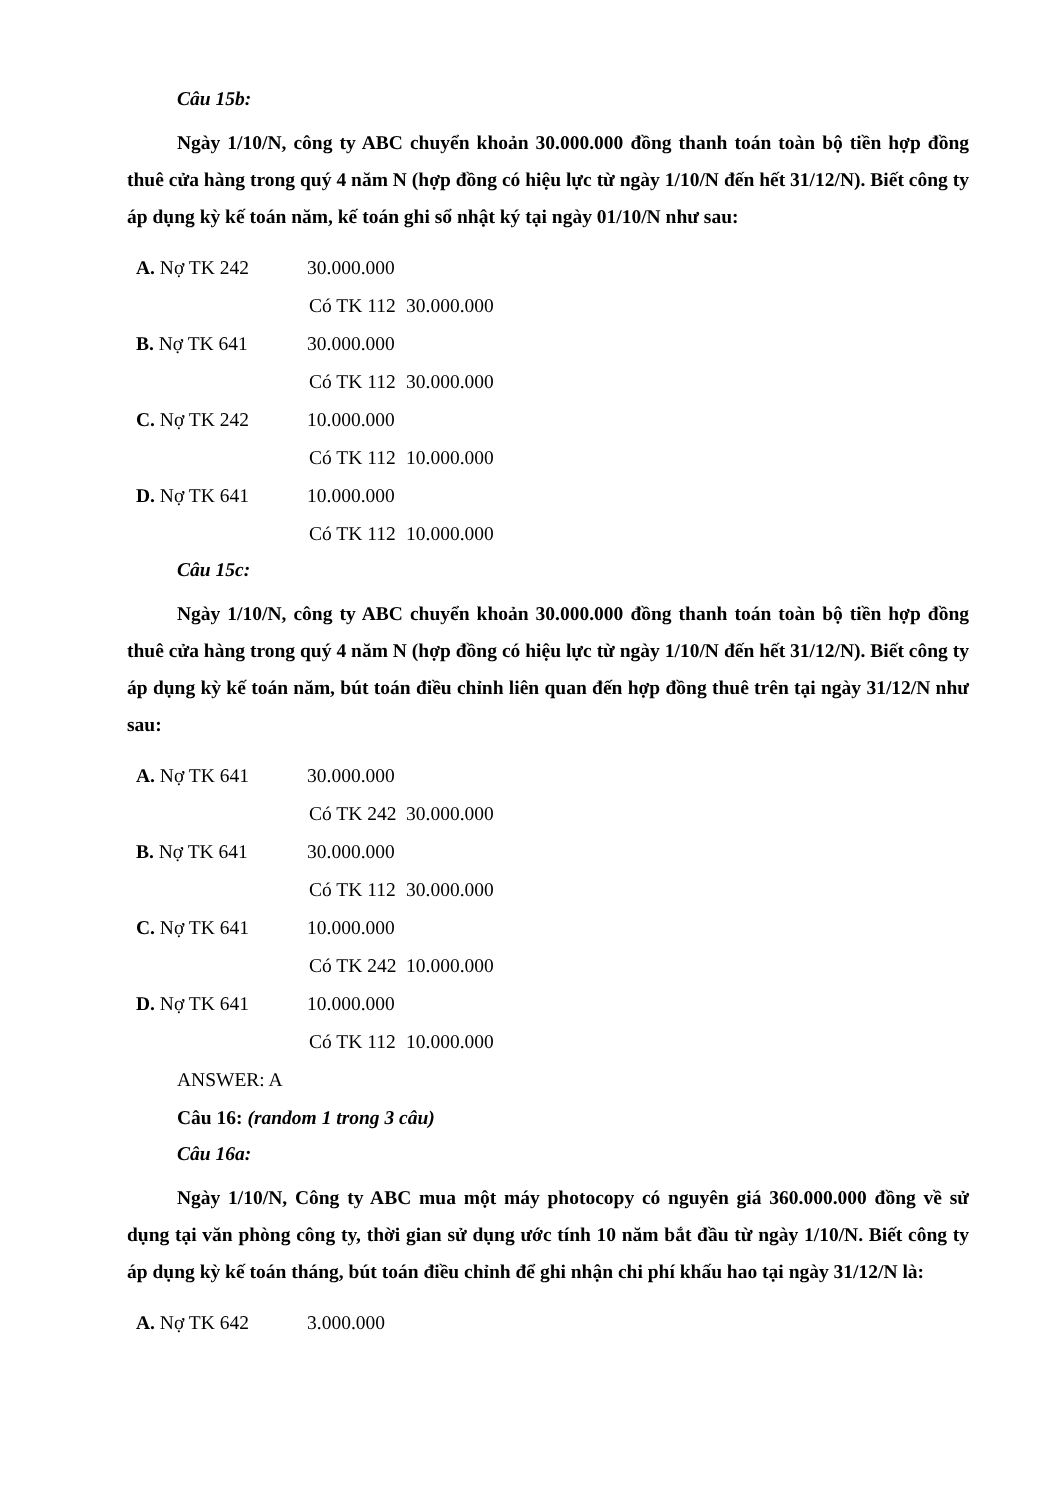Câu 15b:
Ngày 1/10/N, công ty ABC chuyển khoản 30.000.000 đồng thanh toán toàn bộ tiền hợp đồng thuê cửa hàng trong quý 4 năm N (hợp đồng có hiệu lực từ ngày 1/10/N đến hết 31/12/N). Biết công ty áp dụng kỳ kế toán năm, kế toán ghi sổ nhật ký tại ngày 01/10/N như sau:
A. Nợ TK 242 30.000.000
Có TK 112 30.000.000
B. Nợ TK 641 30.000.000
Có TK 112 30.000.000
C. Nợ TK 242 10.000.000
Có TK 112 10.000.000
D. Nợ TK 641 10.000.000
Có TK 112 10.000.000
Câu 15c:
Ngày 1/10/N, công ty ABC chuyển khoản 30.000.000 đồng thanh toán toàn bộ tiền hợp đồng thuê cửa hàng trong quý 4 năm N (hợp đồng có hiệu lực từ ngày 1/10/N đến hết 31/12/N). Biết công ty áp dụng kỳ kế toán năm, bút toán điều chỉnh liên quan đến hợp đồng thuê trên tại ngày 31/12/N như sau:
A. Nợ TK 641 30.000.000
Có TK 242 30.000.000
B. Nợ TK 641 30.000.000
Có TK 112 30.000.000
C. Nợ TK 641 10.000.000
Có TK 242 10.000.000
D. Nợ TK 641 10.000.000
Có TK 112 10.000.000
ANSWER: A
Câu 16: (random 1 trong 3 câu)
Câu 16a:
Ngày 1/10/N, Công ty ABC mua một máy photocopy có nguyên giá 360.000.000 đồng về sử dụng tại văn phòng công ty, thời gian sử dụng ước tính 10 năm bắt đầu từ ngày 1/10/N. Biết công ty áp dụng kỳ kế toán tháng, bút toán điều chỉnh để ghi nhận chi phí khấu hao tại ngày 31/12/N là:
A. Nợ TK 642 3.000.000